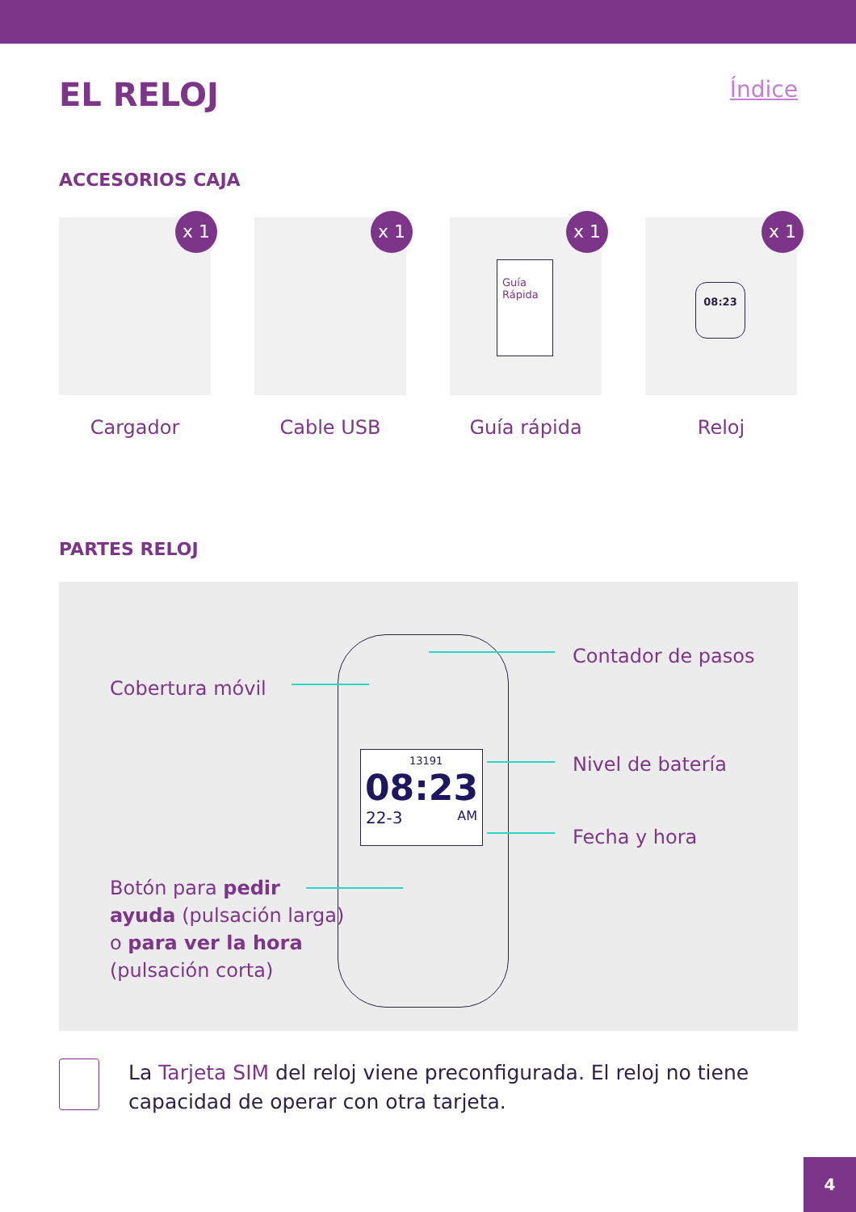EL RELOJ
Índice
ACCESORIOS CAJA
x 1
Cargador
x 1
Cable USB
x 1
Guía Rápida
Guía rápida
x 1
08:23
Reloj
PARTES RELOJ
13191
08:23
22-3 AM
Contador de pasos
Cobertura móvil
Nivel de batería
Fecha y hora
Botón para pedir ayuda (pulsación larga) o para ver la hora (pulsación corta)
La Tarjeta SIM del reloj viene preconfigurada. El reloj no tiene capacidad de operar con otra tarjeta.
4